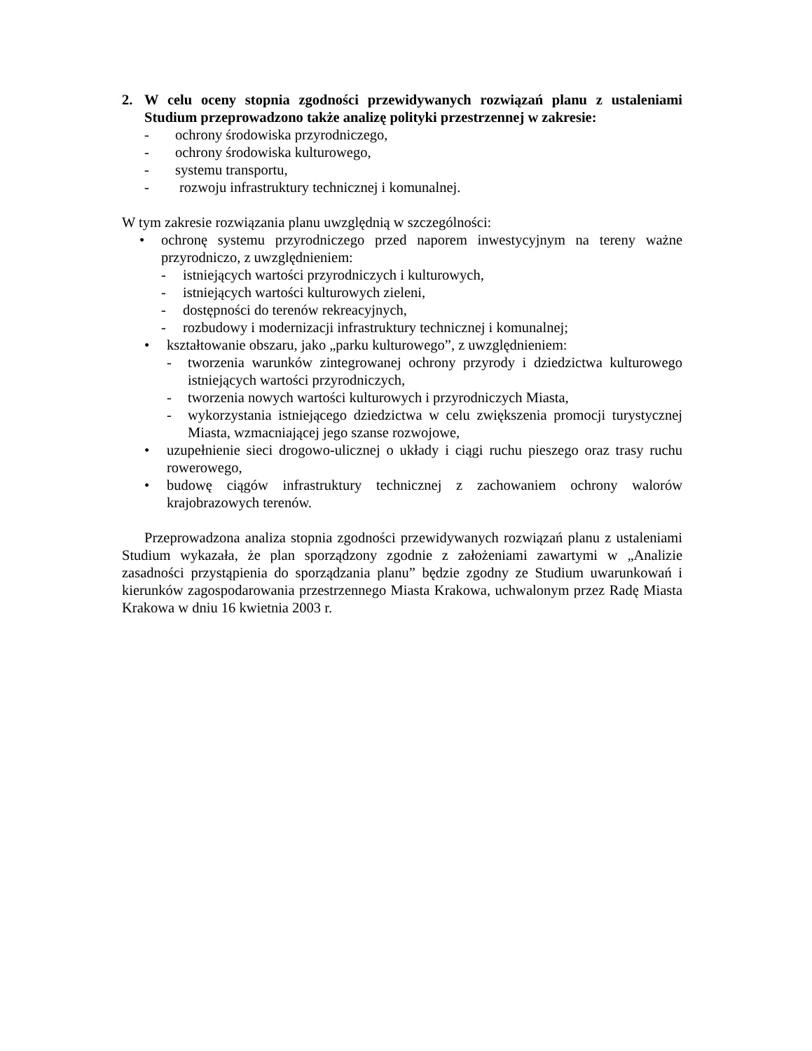2. W celu oceny stopnia zgodności przewidywanych rozwiązań planu z ustaleniami Studium przeprowadzono także analizę polityki przestrzennej w zakresie:
- ochrony środowiska przyrodniczego,
- ochrony środowiska kulturowego,
- systemu transportu,
- rozwoju infrastruktury technicznej i komunalnej.
W tym zakresie rozwiązania planu uwzględnią w szczególności:
• ochronę systemu przyrodniczego przed naporem inwestycyjnym na tereny ważne przyrodniczo, z uwzględnieniem:
- istniejących wartości przyrodniczych i kulturowych,
- istniejących wartości kulturowych zieleni,
- dostępności do terenów rekreacyjnych,
- rozbudowy i modernizacji infrastruktury technicznej i komunalnej;
• kształtowanie obszaru, jako „parku kulturowego”, z uwzględnieniem:
- tworzenia warunków zintegrowanej ochrony przyrody i dziedzictwa kulturowego istniejących wartości przyrodniczych,
- tworzenia nowych wartości kulturowych i przyrodniczych Miasta,
- wykorzystania istniejącego dziedzictwa w celu zwiększenia promocji turystycznej Miasta, wzmacniającej jego szanse rozwojowe,
• uzupełnienie sieci drogowo-ulicznej o układy i ciągi ruchu pieszego oraz trasy ruchu rowerowego,
• budowę ciągów infrastruktury technicznej z zachowaniem ochrony walorów krajobrazowych terenów.
Przeprowadzona analiza stopnia zgodności przewidywanych rozwiązań planu z ustaleniami Studium wykazała, że plan sporządzony zgodnie z założeniami zawartymi w „Analizie zasadności przystąpienia do sporządzania planu” będzie zgodny ze Studium uwarunkowań i kierunków zagospodarowania przestrzennego Miasta Krakowa, uchwalonym przez Radę Miasta Krakowa w dniu 16 kwietnia 2003 r.